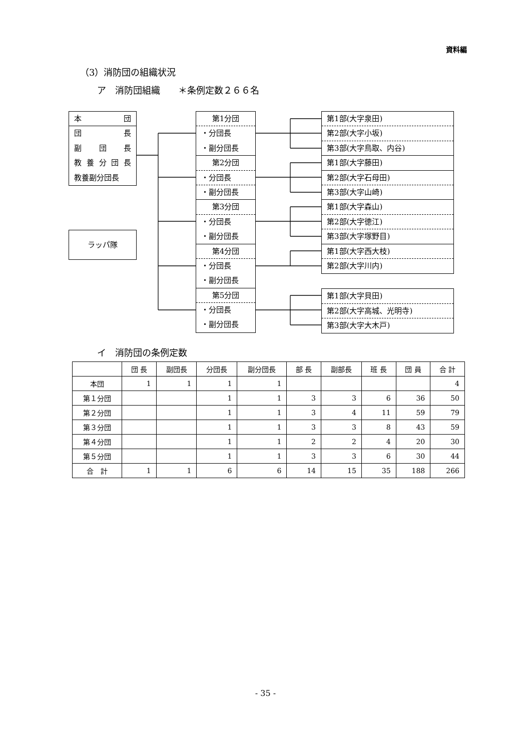資料編
（3）消防団の組織状況
ア　消防団組織　　＊条例定数２６６名
本 団
団 長
副 団 長
教 養 分 団 長
教養副分団長
ラッパ隊
第1分団
・分団長
・副分団長
第2分団
・分団長
・副分団長
第3分団
・分団長
・副分団長
第4分団
・分団長
・副分団長
第5分団
・分団長
・副分団長
第1部(大字泉田)
第2部(大字小坂)
第3部(大字鳥取、内谷)
第1部(大字藤田)
第2部(大字石母田)
第3部(大字山崎)
第1部(大字森山)
第2部(大字徳江)
第3部(大字塚野目)
第1部(大字西大枝)
第2部(大字川内)
第1部(大字貝田)
第2部(大字高城、光明寺)
第3部(大字大木戸)
イ　消防団の条例定数
| | 団 長 | 副団長 | 分団長 | 副分団長 | 部 長 | 副部長 | 班 長 | 団 員 | 合 計 |
| --- | --- | --- | --- | --- | --- | --- | --- | --- | --- |
| 本団 | 1 | 1 | 1 | 1 | | | | | 4 |
| 第１分団 | | | 1 | 1 | 3 | 3 | 6 | 36 | 50 |
| 第２分団 | | | 1 | 1 | 3 | 4 | 11 | 59 | 79 |
| 第３分団 | | | 1 | 1 | 3 | 3 | 8 | 43 | 59 |
| 第４分団 | | | 1 | 1 | 2 | 2 | 4 | 20 | 30 |
| 第５分団 | | | 1 | 1 | 3 | 3 | 6 | 30 | 44 |
| 合 計 | 1 | 1 | 6 | 6 | 14 | 15 | 35 | 188 | 266 |
- 35 -